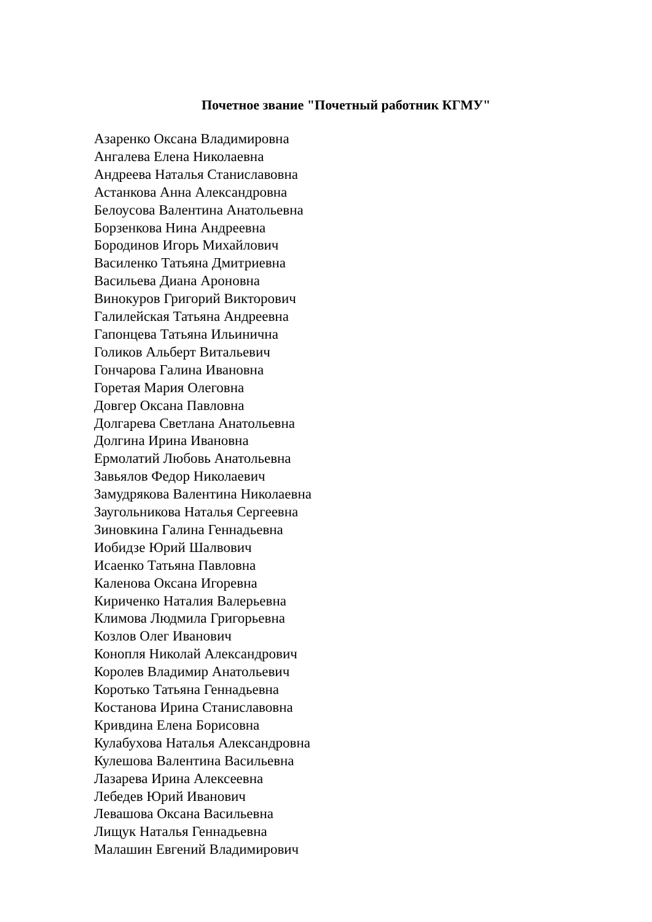Почетное звание "Почетный работник КГМУ"
Азаренко Оксана Владимировна
Ангалева Елена Николаевна
Андреева Наталья Станиславовна
Астанкова Анна Александровна
Белоусова Валентина Анатольевна
Борзенкова Нина Андреевна
Бородинов Игорь Михайлович
Василенко Татьяна Дмитриевна
Васильева Диана Ароновна
Винокуров Григорий Викторович
Галилейская Татьяна Андреевна
Гапонцева Татьяна Ильинична
Голиков Альберт Витальевич
Гончарова Галина Ивановна
Горетая Мария Олеговна
Довгер Оксана Павловна
Долгарева Светлана Анатольевна
Долгина Ирина Ивановна
Ермолатий Любовь Анатольевна
Завьялов Федор Николаевич
Замудрякова Валентина Николаевна
Заугольникова Наталья Сергеевна
Зиновкина Галина Геннадьевна
Иобидзе Юрий Шалвович
Исаенко Татьяна Павловна
Каленова Оксана Игоревна
Кириченко Наталия Валерьевна
Климова Людмила Григорьевна
Козлов Олег Иванович
Конопля Николай Александрович
Королев Владимир Анатольевич
Коротько Татьяна Геннадьевна
Костанова Ирина Станиславовна
Кривдина Елена Борисовна
Кулабухова Наталья Александровна
Кулешова Валентина Васильевна
Лазарева Ирина Алексеевна
Лебедев Юрий Иванович
Левашова Оксана Васильевна
Лищук Наталья Геннадьевна
Малашин Евгений Владимирович